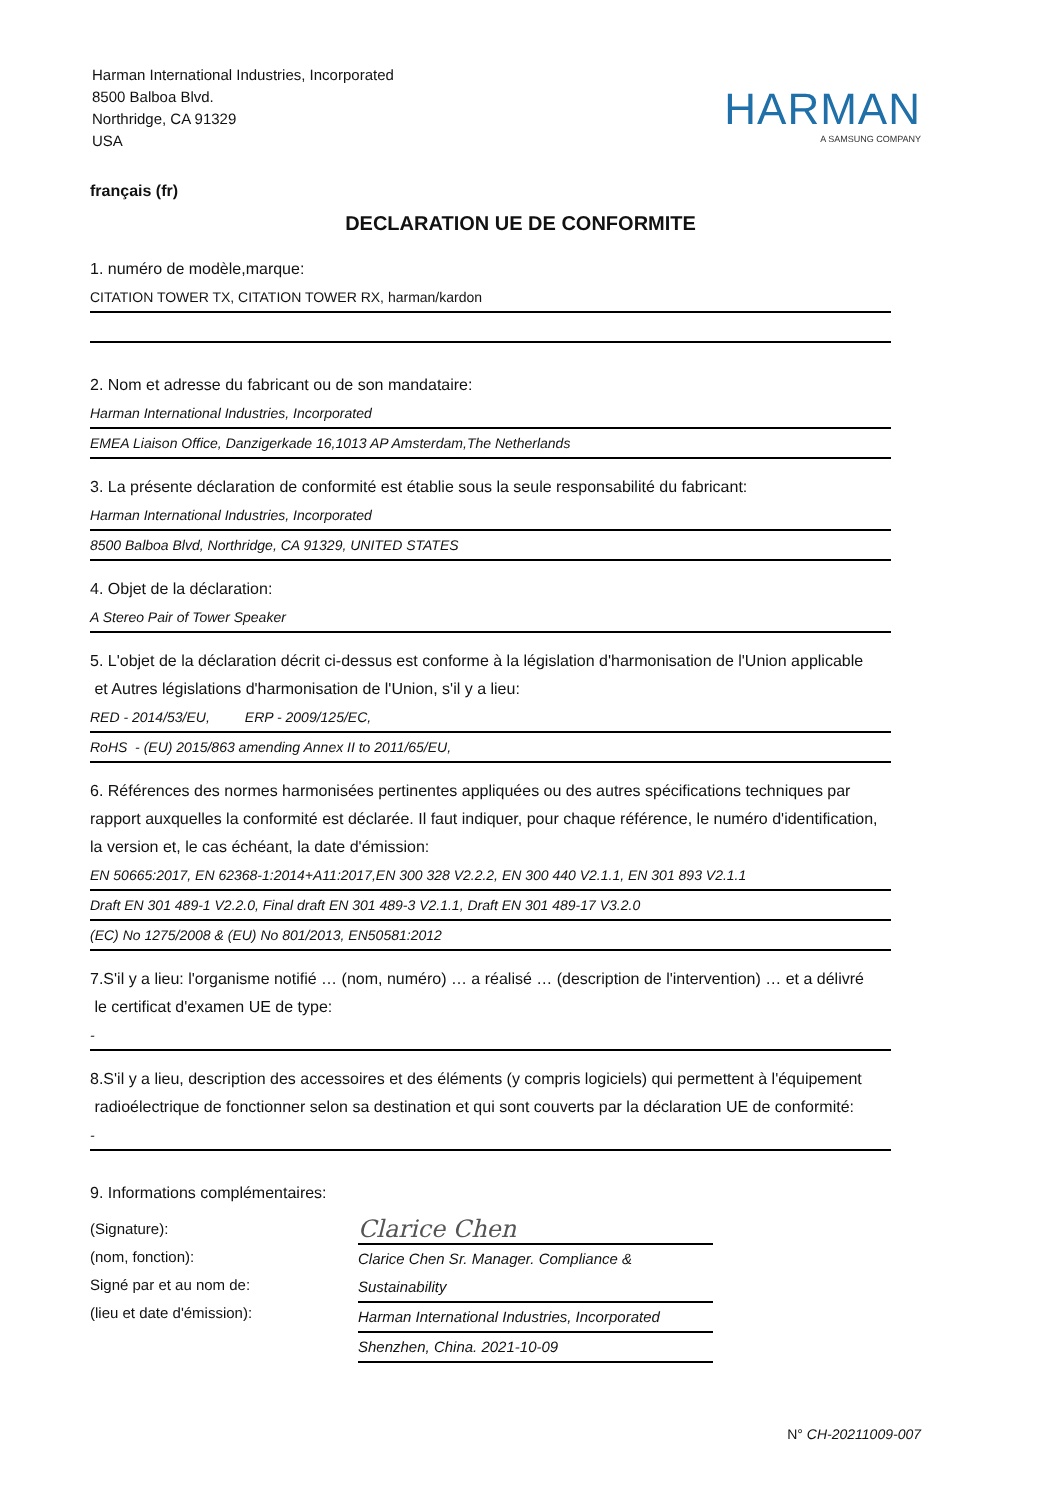Harman International Industries, Incorporated
8500 Balboa Blvd.
Northridge, CA 91329
USA
HARMAN
A SAMSUNG COMPANY
français (fr)
DECLARATION UE DE CONFORMITE
1. numéro de modèle,marque:
CITATION TOWER TX, CITATION TOWER RX, harman/kardon
2. Nom et adresse du fabricant ou de son mandataire:
Harman International Industries, Incorporated
EMEA Liaison Office, Danzigerkade 16,1013 AP Amsterdam,The Netherlands
3. La présente déclaration de conformité est établie sous la seule responsabilité du fabricant:
Harman International Industries, Incorporated
8500 Balboa Blvd, Northridge, CA 91329, UNITED STATES
4. Objet de la déclaration:
A Stereo Pair of Tower Speaker
5. L'objet de la déclaration décrit ci-dessus est conforme à la législation d'harmonisation de l'Union applicable
et Autres législations d'harmonisation de l'Union, s'il y a lieu:
RED - 2014/53/EU, ERP - 2009/125/EC,
RoHS - (EU) 2015/863 amending Annex II to 2011/65/EU,
6. Références des normes harmonisées pertinentes appliquées ou des autres spécifications techniques par rapport auxquelles la conformité est déclarée. Il faut indiquer, pour chaque référence, le numéro d'identification, la version et, le cas échéant, la date d'émission:
EN 50665:2017, EN 62368-1:2014+A11:2017,EN 300 328 V2.2.2, EN 300 440 V2.1.1, EN 301 893 V2.1.1
Draft EN 301 489-1 V2.2.0, Final draft EN 301 489-3 V2.1.1, Draft EN 301 489-17 V3.2.0
(EC) No 1275/2008 & (EU) No 801/2013, EN50581:2012
7.S'il y a lieu: l'organisme notifié … (nom, numéro) … a réalisé … (description de l'intervention) … et a délivré
le certificat d'examen UE de type:
-
8.S'il y a lieu, description des accessoires et des éléments (y compris logiciels) qui permettent à l'équipement
radioélectrique de fonctionner selon sa destination et qui sont couverts par la déclaration UE de conformité:
-
9. Informations complémentaires:
(Signature):
(nom, fonction):
Signé par et au nom de:
(lieu et date d'émission):
Clarice Chen
Clarice Chen Sr. Manager. Compliance & Sustainability
Harman International Industries, Incorporated
Shenzhen, China. 2021-10-09
N° CH-20211009-007